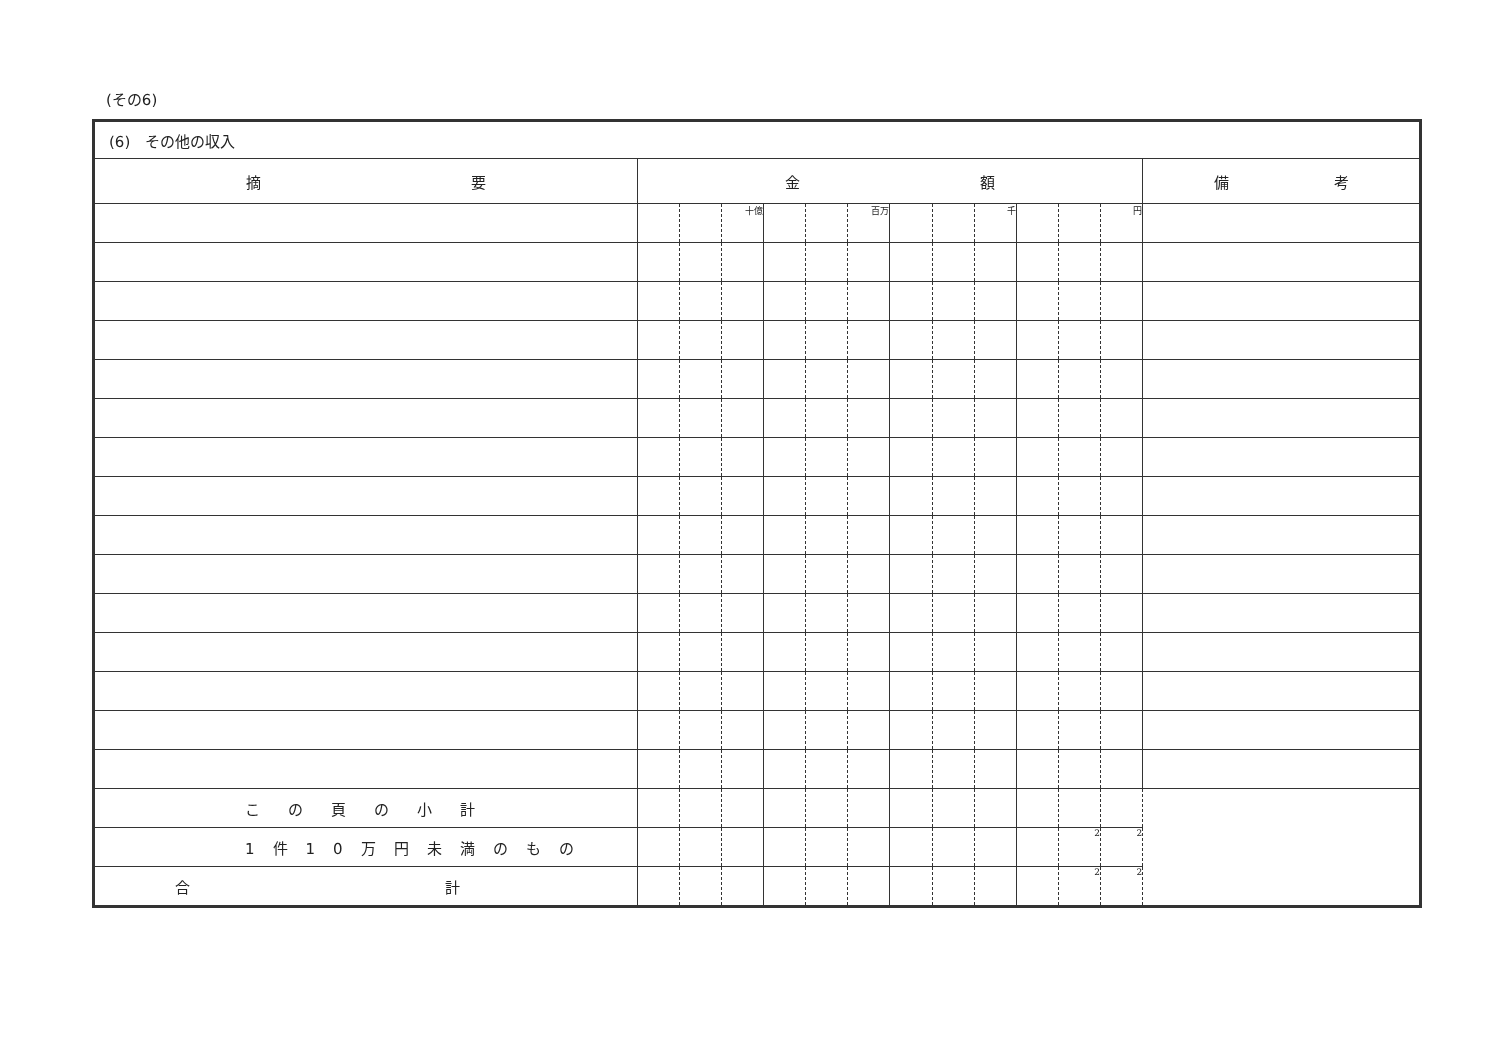(その6)
| (6) その他の収入 | | | | | | | | | | | | | |
| 摘 要 | 金 額 | | | | | | | | | | | | 備 考 |
| | | | 十億 | | | 百万 | | | 千 | | | 円 | |
| この頁の小計 | | | | | | | | | | | | | |
| 1件10万円未満のもの | | | | | | | | | | | 2 | 2 | |
| 合 計 | | | | | | | | | | | 2 | 2 | |